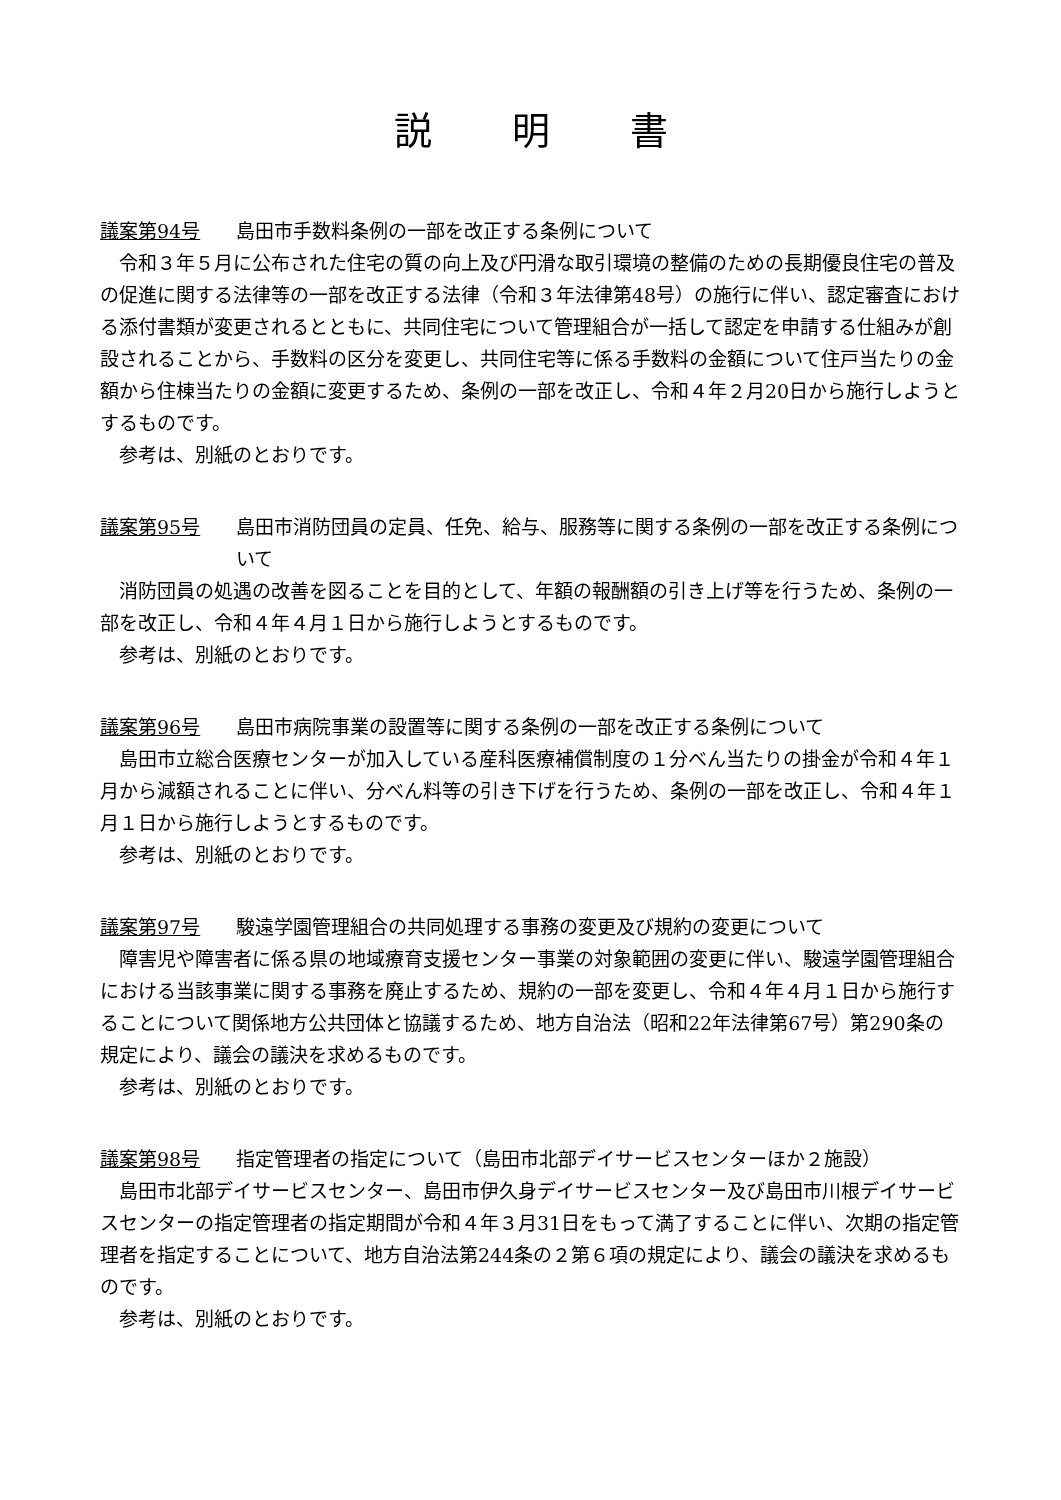説明書
議案第94号 島田市手数料条例の一部を改正する条例について
令和３年５月に公布された住宅の質の向上及び円滑な取引環境の整備のための長期優良住宅の普及の促進に関する法律等の一部を改正する法律（令和３年法律第48号）の施行に伴い、認定審査における添付書類が変更されるとともに、共同住宅について管理組合が一括して認定を申請する仕組みが創設されることから、手数料の区分を変更し、共同住宅等に係る手数料の金額について住戸当たりの金額から住棟当たりの金額に変更するため、条例の一部を改正し、令和４年２月20日から施行しようとするものです。
参考は、別紙のとおりです。
議案第95号 島田市消防団員の定員、任免、給与、服務等に関する条例の一部を改正する条例について
消防団員の処遇の改善を図ることを目的として、年額の報酬額の引き上げ等を行うため、条例の一部を改正し、令和４年４月１日から施行しようとするものです。
参考は、別紙のとおりです。
議案第96号 島田市病院事業の設置等に関する条例の一部を改正する条例について
島田市立総合医療センターが加入している産科医療補償制度の１分べん当たりの掛金が令和４年１月から減額されることに伴い、分べん料等の引き下げを行うため、条例の一部を改正し、令和４年１月１日から施行しようとするものです。
参考は、別紙のとおりです。
議案第97号 駿遠学園管理組合の共同処理する事務の変更及び規約の変更について
障害児や障害者に係る県の地域療育支援センター事業の対象範囲の変更に伴い、駿遠学園管理組合における当該事業に関する事務を廃止するため、規約の一部を変更し、令和４年４月１日から施行することについて関係地方公共団体と協議するため、地方自治法（昭和22年法律第67号）第290条の規定により、議会の議決を求めるものです。
参考は、別紙のとおりです。
議案第98号 指定管理者の指定について（島田市北部デイサービスセンターほか２施設）
島田市北部デイサービスセンター、島田市伊久身デイサービスセンター及び島田市川根デイサービスセンターの指定管理者の指定期間が令和４年３月31日をもって満了することに伴い、次期の指定管理者を指定することについて、地方自治法第244条の２第６項の規定により、議会の議決を求めるものです。
参考は、別紙のとおりです。